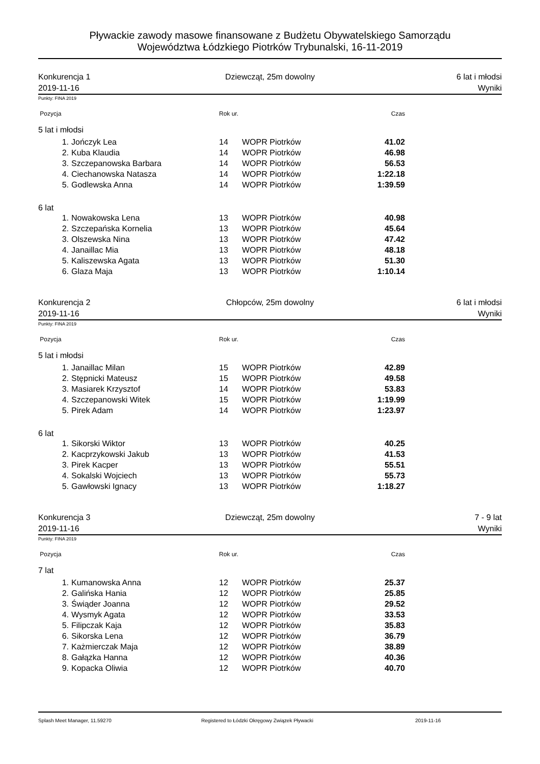Pływackie zawody masowe finansowane z Budżetu Obywatelskiego Samorządu
Województwa Łódzkiego Piotrków Trybunalski, 16-11-2019
Konkurencja 1
2019-11-16
Dziewcząt, 25m dowolny 6 lat i młodsi
Wyniki
Punkty: FINA 2019
| Pozycja | | Rok ur. | | Czas | |
| --- | --- | --- | --- | --- | --- |
| 5 lat i młodsi | | | | | |
| 1. | Jończyk Lea | 14 | WOPR Piotrków | 41.02 | |
| 2. | Kuba Klaudia | 14 | WOPR Piotrków | 46.98 | |
| 3. | Szczepanowska Barbara | 14 | WOPR Piotrków | 56.53 | |
| 4. | Ciechanowska Natasza | 14 | WOPR Piotrków | 1:22.18 | |
| 5. | Godlewska Anna | 14 | WOPR Piotrków | 1:39.59 | |
| 6 lat | | | | | |
| 1. | Nowakowska Lena | 13 | WOPR Piotrków | 40.98 | |
| 2. | Szczepańska Kornelia | 13 | WOPR Piotrków | 45.64 | |
| 3. | Olszewska Nina | 13 | WOPR Piotrków | 47.42 | |
| 4. | Janaillac Mia | 13 | WOPR Piotrków | 48.18 | |
| 5. | Kaliszewska Agata | 13 | WOPR Piotrków | 51.30 | |
| 6. | Glaza Maja | 13 | WOPR Piotrków | 1:10.14 | |
Konkurencja 2
2019-11-16
Chłopców, 25m dowolny 6 lat i młodsi
Wyniki
Punkty: FINA 2019
| Pozycja | | Rok ur. | | Czas | |
| --- | --- | --- | --- | --- | --- |
| 5 lat i młodsi | | | | | |
| 1. | Janaillac Milan | 15 | WOPR Piotrków | 42.89 | |
| 2. | Stępnicki Mateusz | 15 | WOPR Piotrków | 49.58 | |
| 3. | Masiarek Krzysztof | 14 | WOPR Piotrków | 53.83 | |
| 4. | Szczepanowski Witek | 15 | WOPR Piotrków | 1:19.99 | |
| 5. | Pirek Adam | 14 | WOPR Piotrków | 1:23.97 | |
| 6 lat | | | | | |
| 1. | Sikorski Wiktor | 13 | WOPR Piotrków | 40.25 | |
| 2. | Kacprzykowski Jakub | 13 | WOPR Piotrków | 41.53 | |
| 3. | Pirek Kacper | 13 | WOPR Piotrków | 55.51 | |
| 4. | Sokalski Wojciech | 13 | WOPR Piotrków | 55.73 | |
| 5. | Gawłowski Ignacy | 13 | WOPR Piotrków | 1:18.27 | |
Konkurencja 3
2019-11-16
Dziewcząt, 25m dowolny 7 - 9 lat
Wyniki
Punkty: FINA 2019
| Pozycja | | Rok ur. | | Czas | |
| --- | --- | --- | --- | --- | --- |
| 7 lat | | | | | |
| 1. | Kumanowska Anna | 12 | WOPR Piotrków | 25.37 | |
| 2. | Galińska Hania | 12 | WOPR Piotrków | 25.85 | |
| 3. | Świąder Joanna | 12 | WOPR Piotrków | 29.52 | |
| 4. | Wysmyk Agata | 12 | WOPR Piotrków | 33.53 | |
| 5. | Filipczak Kaja | 12 | WOPR Piotrków | 35.83 | |
| 6. | Sikorska Lena | 12 | WOPR Piotrków | 36.79 | |
| 7. | Każmierczak Maja | 12 | WOPR Piotrków | 38.89 | |
| 8. | Gałązka Hanna | 12 | WOPR Piotrków | 40.36 | |
| 9. | Kopacka Oliwia | 12 | WOPR Piotrków | 40.70 | |
Splash Meet Manager, 11.59270 Registered to Łódzki Okręgowy Związek Pływacki 2019-11-16